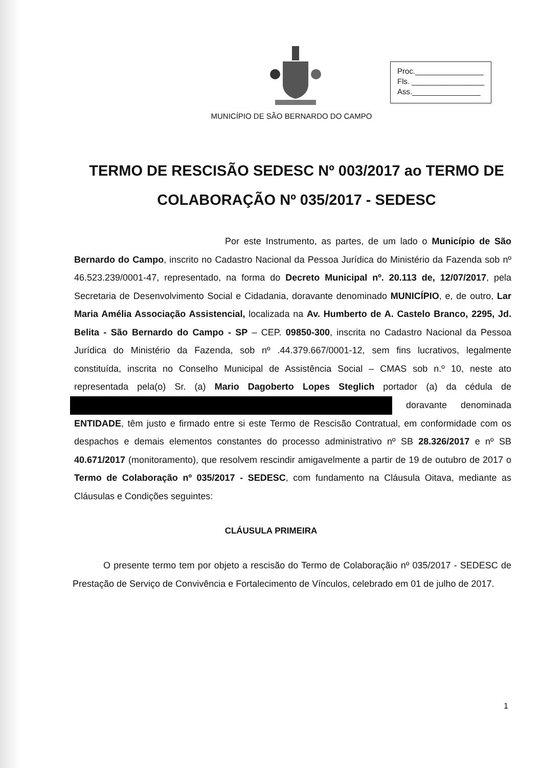Proc.________________
Fls. _________________
Ass.________________
MUNICÍPIO DE SÃO BERNARDO DO CAMPO
TERMO DE RESCISÃO SEDESC Nº 003/2017 ao TERMO DE COLABORAÇÃO Nº 035/2017 - SEDESC
Por este Instrumento, as partes, de um lado o Município de São Bernardo do Campo, inscrito no Cadastro Nacional da Pessoa Jurídica do Ministério da Fazenda sob nº 46.523.239/0001-47, representado, na forma do Decreto Municipal nº. 20.113 de, 12/07/2017, pela Secretaria de Desenvolvimento Social e Cidadania, doravante denominado MUNICÍPIO, e, de outro, Lar Maria Amélia Associação Assistencial, localizada na Av. Humberto de A. Castelo Branco, 2295, Jd. Belita - São Bernardo do Campo - SP – CEP. 09850-300, inscrita no Cadastro Nacional da Pessoa Jurídica do Ministério da Fazenda, sob nº .44.379.667/0001-12, sem fins lucrativos, legalmente constituída, inscrita no Conselho Municipal de Assistência Social – CMAS sob n.º 10, neste ato representada pela(o) Sr. (a) Mario Dagoberto Lopes Steglich portador (a) da cédula de doravante denominada ENTIDADE, têm justo e firmado entre si este Termo de Rescisão Contratual, em conformidade com os despachos e demais elementos constantes do processo administrativo nº SB 28.326/2017 e nº SB 40.671/2017 (monitoramento), que resolvem rescindir amigavelmente a partir de 19 de outubro de 2017 o Termo de Colaboração nº 035/2017 - SEDESC, com fundamento na Cláusula Oitava, mediante as Cláusulas e Condições seguintes:
CLÁUSULA PRIMEIRA
O presente termo tem por objeto a rescisão do Termo de Colaboraçãio nº 035/2017 - SEDESC de Prestação de Serviço de Convivência e Fortalecimento de Vínculos, celebrado em 01 de julho de 2017.
1